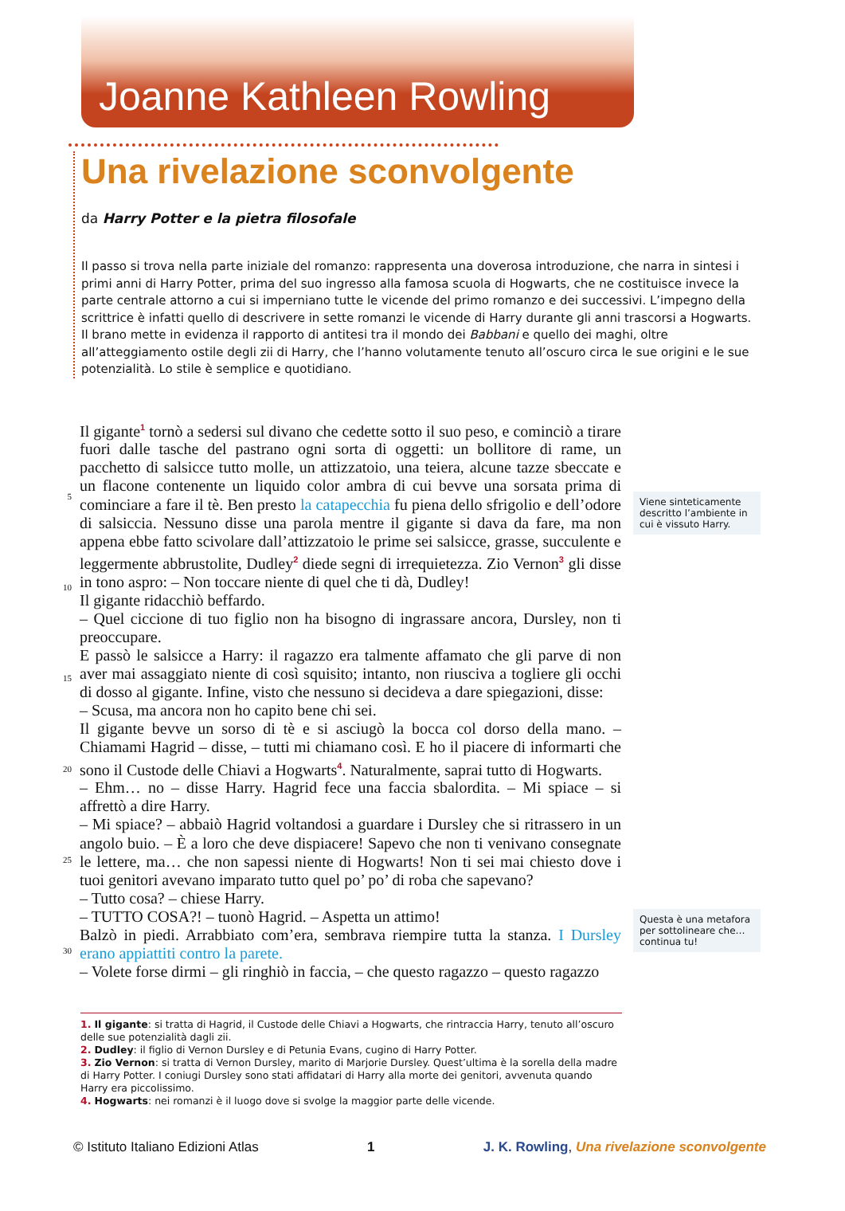Joanne Kathleen Rowling
Una rivelazione sconvolgente
da Harry Potter e la pietra filosofale
Il passo si trova nella parte iniziale del romanzo: rappresenta una doverosa introduzione, che narra in sintesi i primi anni di Harry Potter, prima del suo ingresso alla famosa scuola di Hogwarts, che ne costituisce invece la parte centrale attorno a cui si imperniano tutte le vicende del primo romanzo e dei successivi. L’impegno della scrittrice è infatti quello di descrivere in sette romanzi le vicende di Harry durante gli anni trascorsi a Hogwarts.
Il brano mette in evidenza il rapporto di antitesi tra il mondo dei Babbani e quello dei maghi, oltre all’atteggiamento ostile degli zii di Harry, che l’hanno volutamente tenuto all’oscuro circa le sue origini e le sue potenzialità. Lo stile è semplice e quotidiano.
5
10
15
20
25
30
Il gigante<sup>1</sup> tornò a sedersi sul divano che cedette sotto il suo peso, e cominciò a tirare fuori dalle tasche del pastrano ogni sorta di oggetti: un bollitore di rame, un pacchetto di salsicce tutto molle, un attizzatoio, una teiera, alcune tazze sbeccate e un flacone contenente un liquido color ambra di cui bevve una sorsata prima di cominciare a fare il tè. Ben presto la catapecchia fu piena dello sfrigolio e dell’odore di salsiccia. Nessuno disse una parola mentre il gigante si dava da fare, ma non appena ebbe fatto scivolare dall’attizzatoio le prime sei salsicce, grasse, succulente e leggermente abbrustolite, Dudley<sup>2</sup> diede segni di irrequietezza. Zio Vernon<sup>3</sup> gli disse in tono aspro: – Non toccare niente di quel che ti dà, Dudley!
Il gigante ridacchiò beffardo.
– Quel ciccione di tuo figlio non ha bisogno di ingrassare ancora, Dursley, non ti preoccupare.
E passò le salsicce a Harry: il ragazzo era talmente affamato che gli parve di non aver mai assaggiato niente di così squisito; intanto, non riusciva a togliere gli occhi di dosso al gigante. Infine, visto che nessuno si decideva a dare spiegazioni, disse:
– Scusa, ma ancora non ho capito bene chi sei.
Il gigante bevve un sorso di tè e si asciugò la bocca col dorso della mano. – Chiamami Hagrid – disse, – tutti mi chiamano così. E ho il piacere di informarti che sono il Custode delle Chiavi a Hogwarts<sup>4</sup>. Naturalmente, saprai tutto di Hogwarts.
– Ehm… no – disse Harry. Hagrid fece una faccia sbalordita. – Mi spiace – si affrettò a dire Harry.
– Mi spiace? – abbaiò Hagrid voltandosi a guardare i Dursley che si ritrassero in un angolo buio. – È a loro che deve dispiacere! Sapevo che non ti venivano consegnate le lettere, ma… che non sapessi niente di Hogwarts! Non ti sei mai chiesto dove i tuoi genitori avevano imparato tutto quel po’ po’ di roba che sapevano?
– Tutto cosa? – chiese Harry.
– TUTTO COSA?! – tuonò Hagrid. – Aspetta un attimo!
Balzò in piedi. Arrabbiato com’era, sembrava riempire tutta la stanza. I Dursley erano appiattiti contro la parete.
– Volete forse dirmi – gli ringhiò in faccia, – che questo ragazzo – questo ragazzo
Viene sinteticamente descritto l’ambiente in cui è vissuto Harry.
Questa è una metafora per sottolineare che… continua tu!
1. Il gigante: si tratta di Hagrid, il Custode delle Chiavi a Hogwarts, che rintraccia Harry, tenuto all’oscuro delle sue potenzialità dagli zii.
2. Dudley: il figlio di Vernon Dursley e di Petunia Evans, cugino di Harry Potter.
3. Zio Vernon: si tratta di Vernon Dursley, marito di Marjorie Dursley. Quest’ultima è la sorella della madre di Harry Potter. I coniugi Dursley sono stati affidatari di Harry alla morte dei genitori, avvenuta quando Harry era piccolissimo.
4. Hogwarts: nei romanzi è il luogo dove si svolge la maggior parte delle vicende.
© Istituto Italiano Edizioni Atlas 1 J. K. Rowling, Una rivelazione sconvolgente